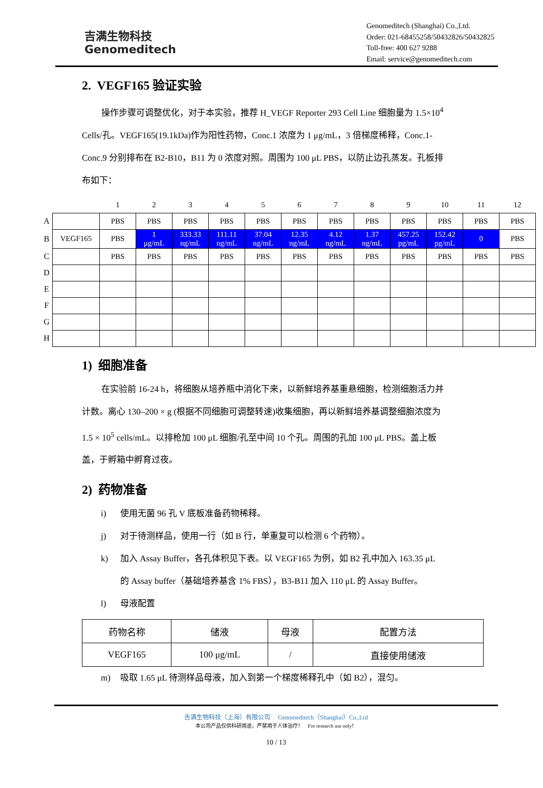吉满生物科技
Genomeditech
Genomeditech (Shanghai) Co.,Ltd.
Order: 021-68455258/50432826/50432825
Toll-free: 400 627 9288
Email: service@genomeditech.com
2. VEGF165 验证实验
操作步骤可调整优化，对于本实验，推荐 H_VEGF Reporter 293 Cell Line 细胞量为 1.5×10<sup>4</sup> Cells/孔。VEGF165(19.1kDa)作为阳性药物，Conc.1 浓度为 1 μg/mL，3 倍梯度稀释，Conc.1-Conc.9 分别排布在 B2-B10，B11 为 0 浓度对照。周围为 100 μL PBS，以防止边孔蒸发。孔板排布如下：
| | | 1 | 2 | 3 | 4 | 5 | 6 | 7 | 8 | 9 | 10 | 11 | 12 |
| A | | PBS | PBS | PBS | PBS | PBS | PBS | PBS | PBS | PBS | PBS | PBS | PBS |
| B | VEGF165 | PBS | 1 μg/mL | 333.33 ng/mL | 111.11 ng/mL | 37.04 ng/mL | 12.35 ng/mL | 4.12 ng/mL | 1.37 ng/mL | 457.25 pg/mL | 152.42 pg/mL | 0 | PBS |
| C | | PBS | PBS | PBS | PBS | PBS | PBS | PBS | PBS | PBS | PBS | PBS | PBS |
| D | | | | | | | | | | | | | |
| E | | | | | | | | | | | | | |
| F | | | | | | | | | | | | | |
| G | | | | | | | | | | | | | |
| H | | | | | | | | | | | | | |
1) 细胞准备
在实验前 16-24 h，将细胞从培养瓶中消化下来，以新鲜培养基重悬细胞，检测细胞活力并计数。离心 130–200 × g (根据不同细胞可调整转速)收集细胞，再以新鲜培养基调整细胞浓度为 1.5 × 10<sup>5</sup> cells/mL。以排枪加 100 μL 细胞/孔至中间 10 个孔。周围的孔加 100 μL PBS。盖上板盖，于孵箱中孵育过夜。
2) 药物准备
i) 使用无菌 96 孔 V 底板准备药物稀释。
j) 对于待测样品，使用一行（如 B 行，单重复可以检测 6 个药物）。
k) 加入 Assay Buffer，各孔体积见下表。以 VEGF165 为例，如 B2 孔中加入 163.35 μL 的 Assay buffer（基础培养基含 1% FBS），B3-B11 加入 110 μL 的 Assay Buffer。
l) 母液配置
| 药物名称 | 储液 | 母液 | 配置方法 |
| VEGF165 | 100 μg/mL | / | 直接使用储液 |
m) 吸取 1.65 μL 待测样品母液，加入到第一个梯度稀释孔中（如 B2），混匀。
吉满生物科技（上海）有限公司 Genomeditech（Shanghai）Co.,Ltd
本公司产品仅供科研用途，严禁用于人体治疗！ For research use only！
10 / 13